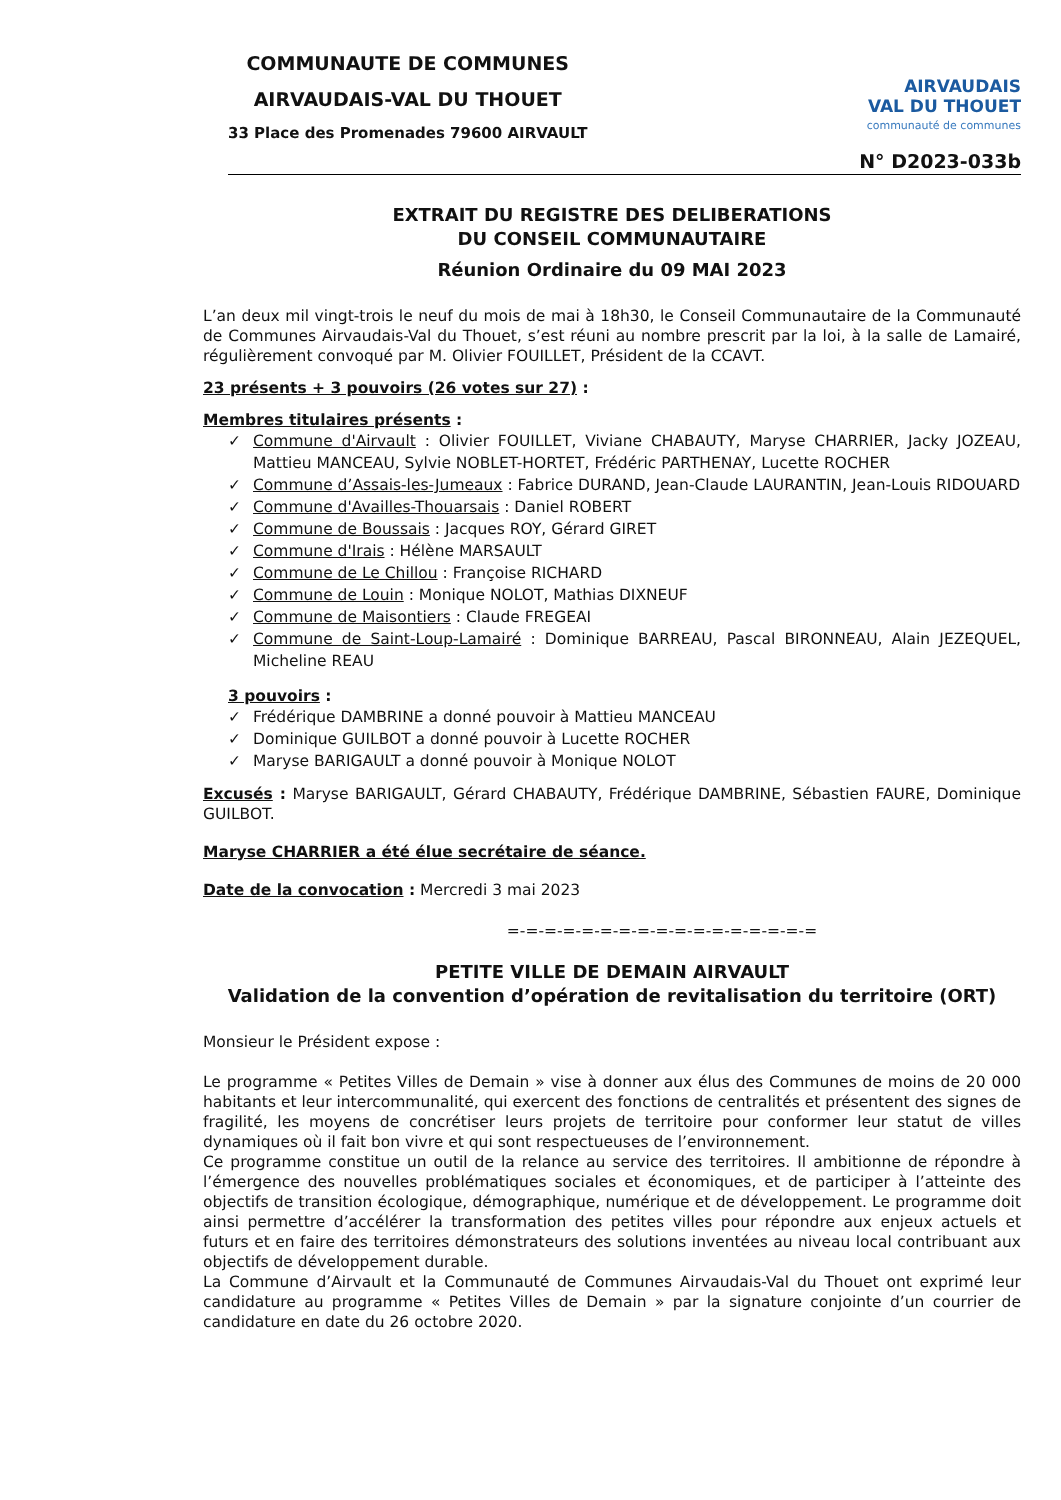COMMUNAUTE DE COMMUNES
AIRVAUDAIS-VAL DU THOUET
33 Place des Promenades 79600 AIRVAULT
AIRVAUDAIS
VAL DU THOUET
communauté de communes
N° D2023-033b
EXTRAIT DU REGISTRE DES DELIBERATIONS
DU CONSEIL COMMUNAUTAIRE
Réunion Ordinaire du 09 MAI 2023
L’an deux mil vingt-trois le neuf du mois de mai à 18h30, le Conseil Communautaire de la Communauté de Communes Airvaudais-Val du Thouet, s’est réuni au nombre prescrit par la loi, à la salle de Lamairé, régulièrement convoqué par M. Olivier FOUILLET, Président de la CCAVT.
23 présents + 3 pouvoirs (26 votes sur 27) :
Membres titulaires présents :
✓ Commune d'Airvault : Olivier FOUILLET, Viviane CHABAUTY, Maryse CHARRIER, Jacky JOZEAU, Mattieu MANCEAU, Sylvie NOBLET-HORTET, Frédéric PARTHENAY, Lucette ROCHER
✓ Commune d’Assais-les-Jumeaux : Fabrice DURAND, Jean-Claude LAURANTIN, Jean-Louis RIDOUARD
✓ Commune d'Availles-Thouarsais : Daniel ROBERT
✓ Commune de Boussais : Jacques ROY, Gérard GIRET
✓ Commune d'Irais : Hélène MARSAULT
✓ Commune de Le Chillou : Françoise RICHARD
✓ Commune de Louin : Monique NOLOT, Mathias DIXNEUF
✓ Commune de Maisontiers : Claude FREGEAI
✓ Commune de Saint-Loup-Lamairé : Dominique BARREAU, Pascal BIRONNEAU, Alain JEZEQUEL, Micheline REAU
3 pouvoirs :
✓ Frédérique DAMBRINE a donné pouvoir à Mattieu MANCEAU
✓ Dominique GUILBOT a donné pouvoir à Lucette ROCHER
✓ Maryse BARIGAULT a donné pouvoir à Monique NOLOT
Excusés : Maryse BARIGAULT, Gérard CHABAUTY, Frédérique DAMBRINE, Sébastien FAURE, Dominique GUILBOT.
Maryse CHARRIER a été élue secrétaire de séance.
Date de la convocation : Mercredi 3 mai 2023
=-=-=-=-=-=-=-=-=-=-=-=-=-=-=-=-=
PETITE VILLE DE DEMAIN AIRVAULT
Validation de la convention d’opération de revitalisation du territoire (ORT)
Monsieur le Président expose :
Le programme « Petites Villes de Demain » vise à donner aux élus des Communes de moins de 20 000 habitants et leur intercommunalité, qui exercent des fonctions de centralités et présentent des signes de fragilité, les moyens de concrétiser leurs projets de territoire pour conformer leur statut de villes dynamiques où il fait bon vivre et qui sont respectueuses de l’environnement.
Ce programme constitue un outil de la relance au service des territoires. Il ambitionne de répondre à l’émergence des nouvelles problématiques sociales et économiques, et de participer à l’atteinte des objectifs de transition écologique, démographique, numérique et de développement. Le programme doit ainsi permettre d’accélérer la transformation des petites villes pour répondre aux enjeux actuels et futurs et en faire des territoires démonstrateurs des solutions inventées au niveau local contribuant aux objectifs de développement durable.
La Commune d’Airvault et la Communauté de Communes Airvaudais-Val du Thouet ont exprimé leur candidature au programme « Petites Villes de Demain » par la signature conjointe d’un courrier de candidature en date du 26 octobre 2020.